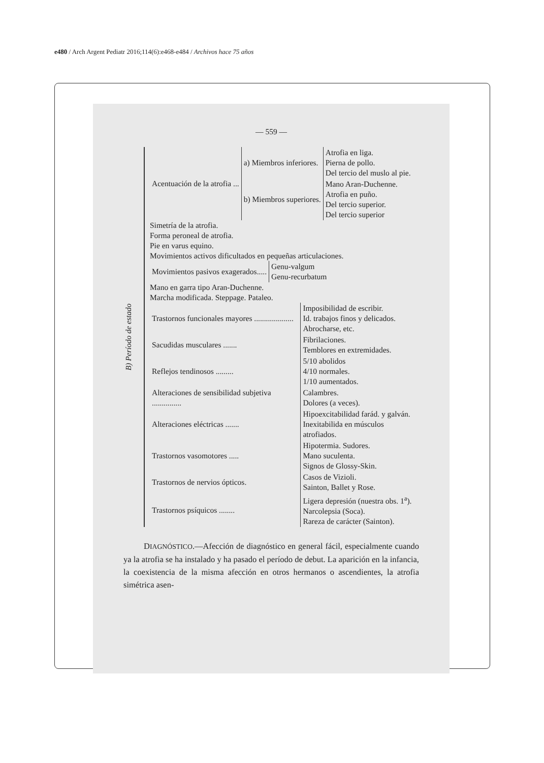e480 / Arch Argent Pediatr 2016;114(6):e468-e484 / Archivos hace 75 años
— 559 —
B) Período de estado
| Acentuación de la atrofia ... | a) Miembros inferiores. | Atrofia en liga. Pierna de pollo. Del tercio del muslo al pie. |
| | b) Miembros superiores. | Mano Aran-Duchenne. Atrofia en puño. Del tercio superior. Del tercio superior |
Simetría de la atrofia.
Forma peroneal de atrofia.
Pie en varus equino.
Movimientos activos dificultados en pequeñas articulaciones.
| Movimientos pasivos exagerados..... | Genu-valgum Genu-recurbatum |
Mano en garra tipo Aran-Duchenne.
Marcha modificada. Steppage. Pataleo.
| Trastornos funcionales mayores .................... | Imposibilidad de escribir. Id. trabajos finos y delicados. Abrocharse, etc. |
| Sacudidas musculares ....... | Fibrilaciones. Temblores en extremidades. |
| Reflejos tendinosos ......... | 5/10 abolidos 4/10 normales. 1/10 aumentados. |
| Alteraciones de sensibilidad subjetiva ............... | Calambres. Dolores (a veces). |
| Alteraciones eléctricas ....... | Hipoexcitabilidad farád. y galván. Inexitabilida en músculos atrofiados. |
| Trastornos vasomotores ..... | Hipotermia. Sudores. Mano suculenta. Signos de Glossy-Skin. |
| Trastornos de nervios ópticos. | Casos de Vizioli. Sainton, Ballet y Rose. |
| Trastornos psíquicos ........ | Ligera depresión (nuestra obs. 1<sup>a</sup>). Narcolepsia (Soca). Rareza de carácter (Sainton). |
DIAGNÓSTICO.—Afección de diagnóstico en general fácil, especialmente cuando ya la atrofia se ha instalado y ha pasado el período de debut. La aparición en la infancia, la coexistencia de la misma afección en otros hermanos o ascendientes, la atrofia simétrica asen-